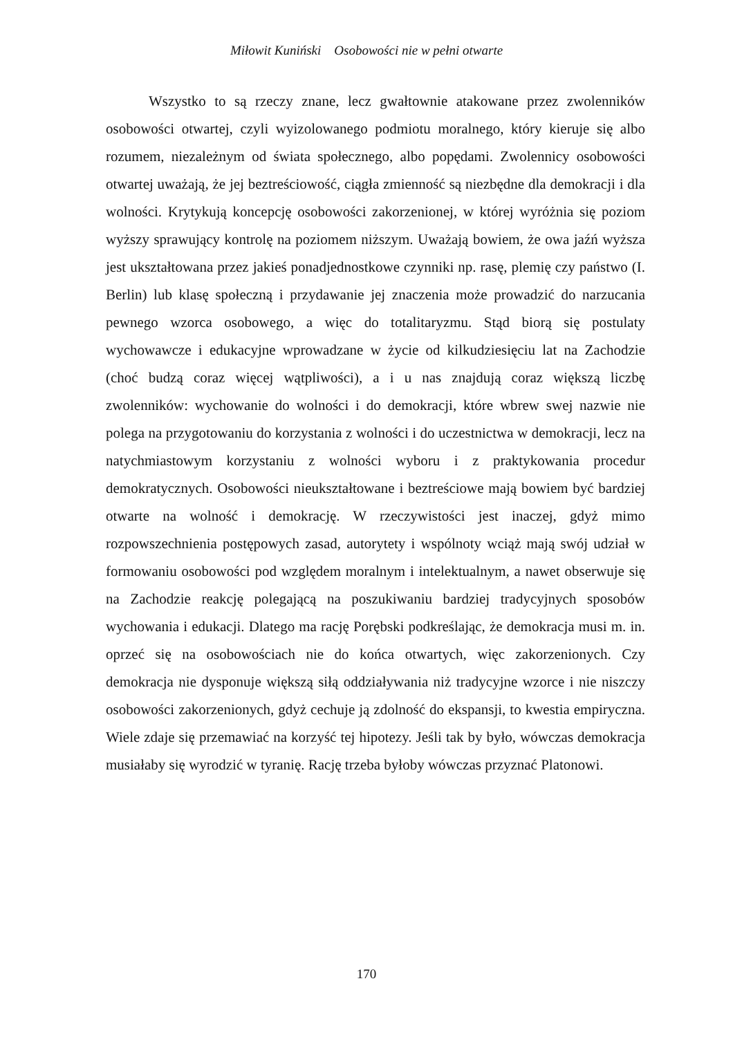Miłowit Kuniński Osobowości nie w pełni otwarte
Wszystko to są rzeczy znane, lecz gwałtownie atakowane przez zwolenników osobowości otwartej, czyli wyizolowanego podmiotu moralnego, który kieruje się albo rozumem, niezależnym od świata społecznego, albo popędami. Zwolennicy osobowości otwartej uważają, że jej beztreściowość, ciągła zmienność są niezbędne dla demokracji i dla wolności. Krytykują koncepcję osobowości zakorzenionej, w której wyróżnia się poziom wyższy sprawujący kontrolę na poziomem niższym. Uważają bowiem, że owa jaźń wyższa jest ukształtowana przez jakieś ponadjednostkowe czynniki np. rasę, plemię czy państwo (I. Berlin) lub klasę społeczną i przydawanie jej znaczenia może prowadzić do narzucania pewnego wzorca osobowego, a więc do totalitaryzmu. Stąd biorą się postulaty wychowawcze i edukacyjne wprowadzane w życie od kilkudziesięciu lat na Zachodzie (choć budzą coraz więcej wątpliwości), a i u nas znajdują coraz większą liczbę zwolenników: wychowanie do wolności i do demokracji, które wbrew swej nazwie nie polega na przygotowaniu do korzystania z wolności i do uczestnictwa w demokracji, lecz na natychmiastowym korzystaniu z wolności wyboru i z praktykowania procedur demokratycznych. Osobowości nieukształtowane i beztreściowe mają bowiem być bardziej otwarte na wolność i demokrację. W rzeczywistości jest inaczej, gdyż mimo rozpowszechnienia postępowych zasad, autorytety i wspólnoty wciąż mają swój udział w formowaniu osobowości pod względem moralnym i intelektualnym, a nawet obserwuje się na Zachodzie reakcję polegającą na poszukiwaniu bardziej tradycyjnych sposobów wychowania i edukacji. Dlatego ma rację Porębski podkreślając, że demokracja musi m. in. oprzeć się na osobowościach nie do końca otwartych, więc zakorzenionych. Czy demokracja nie dysponuje większą siłą oddziaływania niż tradycyjne wzorce i nie niszczy osobowości zakorzenionych, gdyż cechuje ją zdolność do ekspansji, to kwestia empiryczna. Wiele zdaje się przemawiać na korzyść tej hipotezy. Jeśli tak by było, wówczas demokracja musiałaby się wyrodzić w tyranię. Rację trzeba byłoby wówczas przyznać Platonowi.
170